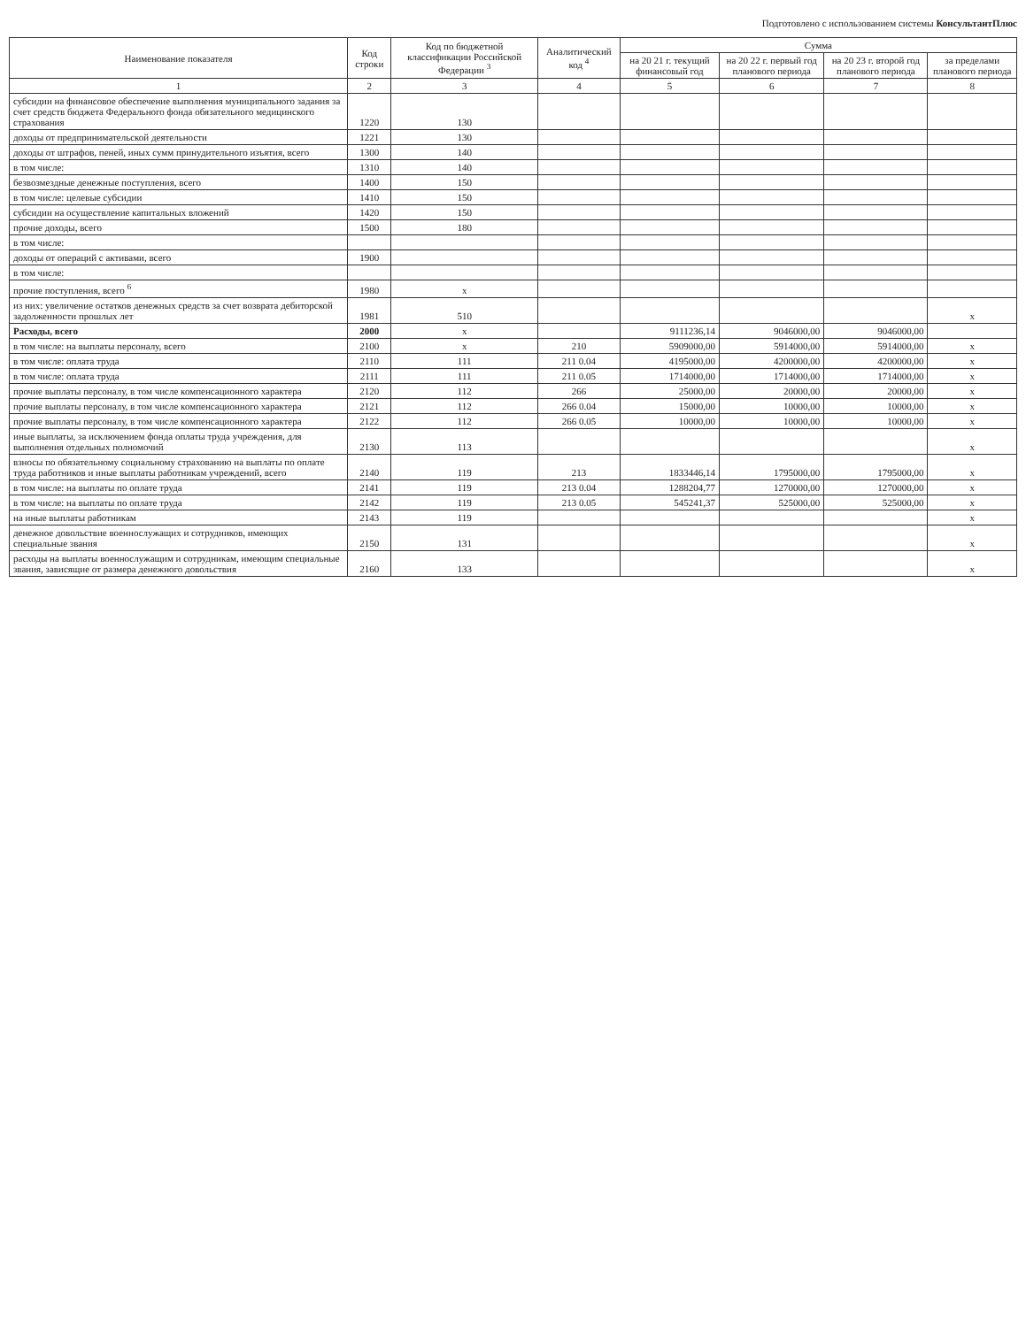Подготовлено с использованием системы КонсультантПлюс
| Наименование показателя | Код строки | Код по бюджетной классификации Российской Федерации <sup>3</sup> | Аналитический код <sup>4</sup> | Сумма | | | |
| --- | --- | --- | --- | --- | --- | --- | --- |
| | | | | на 20 21 г. текущий финансовый год | на 20 22 г. первый год планового периода | на 20 23 г. второй год планового периода | за пределами планового периода |
| 1 | 2 | 3 | 4 | 5 | 6 | 7 | 8 |
| субсидии на финансовое обеспечение выполнения муниципального задания за счет средств бюджета Федерального фонда обязательного медицинского страхования | 1220 | 130 | | | | | |
| доходы от предпринимательской деятельности | 1221 | 130 | | | | | |
| доходы от штрафов, пеней, иных сумм принудительного изъятия, всего | 1300 | 140 | | | | | |
| в том числе: | 1310 | 140 | | | | | |
| безвозмездные денежные поступления, всего | 1400 | 150 | | | | | |
| в том числе: целевые субсидии | 1410 | 150 | | | | | |
| субсидии на осуществление капитальных вложений | 1420 | 150 | | | | | |
| прочие доходы, всего | 1500 | 180 | | | | | |
| в том числе: | | | | | | | |
| доходы от операций с активами, всего | 1900 | | | | | | |
| в том числе: | | | | | | | |
| прочие поступления, всего <sup>6</sup> | 1980 | x | | | | | |
| из них: увеличение остатков денежных средств за счет возврата дебиторской задолженности прошлых лет | 1981 | 510 | | | | | x |
| Расходы, всего | 2000 | x | | 9111236,14 | 9046000,00 | 9046000,00 | |
| в том числе: на выплаты персоналу, всего | 2100 | x | 210 | 5909000,00 | 5914000,00 | 5914000,00 | x |
| в том числе: оплата труда | 2110 | 111 | 211 0.04 | 4195000,00 | 4200000,00 | 4200000,00 | x |
| в том числе: оплата труда | 2111 | 111 | 211 0.05 | 1714000,00 | 1714000,00 | 1714000,00 | x |
| прочие выплаты персоналу, в том числе компенсационного характера | 2120 | 112 | 266 | 25000,00 | 20000,00 | 20000,00 | x |
| прочие выплаты персоналу, в том числе компенсационного характера | 2121 | 112 | 266 0.04 | 15000,00 | 10000,00 | 10000,00 | x |
| прочие выплаты персоналу, в том числе компенсационного характера | 2122 | 112 | 266 0.05 | 10000,00 | 10000,00 | 10000,00 | x |
| иные выплаты, за исключением фонда оплаты труда учреждения, для выполнения отдельных полномочий | 2130 | 113 | | | | | x |
| взносы по обязательному социальному страхованию на выплаты по оплате труда работников и иные выплаты работникам учреждений, всего | 2140 | 119 | 213 | 1833446,14 | 1795000,00 | 1795000,00 | x |
| в том числе: на выплаты по оплате труда | 2141 | 119 | 213 0.04 | 1288204,77 | 1270000,00 | 1270000,00 | x |
| в том числе: на выплаты по оплате труда | 2142 | 119 | 213 0.05 | 545241,37 | 525000,00 | 525000,00 | x |
| на иные выплаты работникам | 2143 | 119 | | | | | x |
| денежное довольствие военнослужащих и сотрудников, имеющих специальные звания | 2150 | 131 | | | | | x |
| расходы на выплаты военнослужащим и сотрудникам, имеющим специальные звания, зависящие от размера денежного довольствия | 2160 | 133 | | | | | x |